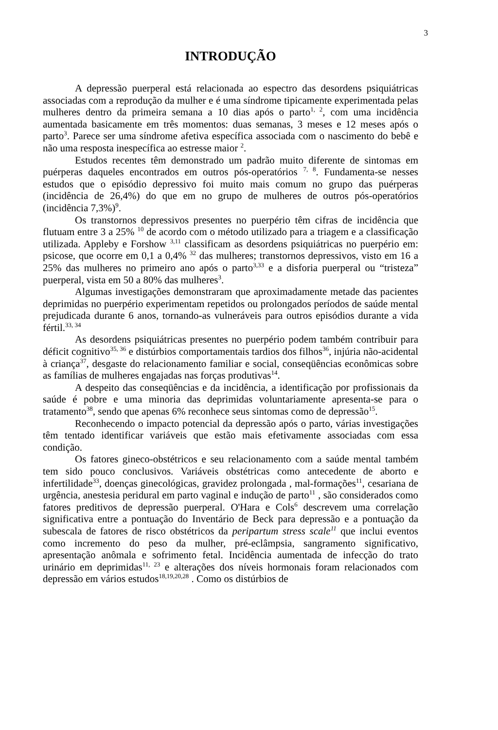3
INTRODUÇÃO
A depressão puerperal está relacionada ao espectro das desordens psiquiátricas associadas com a reprodução da mulher e é uma síndrome tipicamente experimentada pelas mulheres dentro da primeira semana a 10 dias após o parto<sup>1, 2</sup>, com uma incidência aumentada basicamente em três momentos: duas semanas, 3 meses e 12 meses após o parto<sup>3</sup>. Parece ser uma síndrome afetiva específica associada com o nascimento do bebê e não uma resposta inespecífica ao estresse maior <sup>2</sup>.
Estudos recentes têm demonstrado um padrão muito diferente de sintomas em puérperas daqueles encontrados em outros pós-operatórios <sup>7, 8</sup>. Fundamenta-se nesses estudos que o episódio depressivo foi muito mais comum no grupo das puérperas (incidência de 26,4%) do que em no grupo de mulheres de outros pós-operatórios (incidência 7,3%)<sup>9</sup>.
Os transtornos depressivos presentes no puerpério têm cifras de incidência que flutuam entre 3 a 25% <sup>10</sup> de acordo com o método utilizado para a triagem e a classificação utilizada. Appleby e Forshow <sup>3,11</sup> classificam as desordens psiquiátricas no puerpério em: psicose, que ocorre em 0,1 a 0,4% <sup>32</sup> das mulheres; transtornos depressivos, visto em 16 a 25% das mulheres no primeiro ano após o parto<sup>3,33</sup> e a disforia puerperal ou “tristeza” puerperal, vista em 50 a 80% das mulheres<sup>3</sup>.
Algumas investigações demonstraram que aproximadamente metade das pacientes deprimidas no puerpério experimentam repetidos ou prolongados períodos de saúde mental prejudicada durante 6 anos, tornando-as vulneráveis para outros episódios durante a vida fértil.<sup>33, 34</sup>
As desordens psiquiátricas presentes no puerpério podem também contribuir para déficit cognitivo<sup>35, 36</sup> e distúrbios comportamentais tardios dos filhos<sup>36</sup>, injúria não-acidental à criança<sup>37</sup>, desgaste do relacionamento familiar e social, conseqüências econômicas sobre as famílias de mulheres engajadas nas forças produtivas<sup>14</sup>.
A despeito das conseqüências e da incidência, a identificação por profissionais da saúde é pobre e uma minoria das deprimidas voluntariamente apresenta-se para o tratamento<sup>38</sup>, sendo que apenas 6% reconhece seus sintomas como de depressão<sup>15</sup>.
Reconhecendo o impacto potencial da depressão após o parto, várias investigações têm tentado identificar variáveis que estão mais efetivamente associadas com essa condição.
Os fatores gineco-obstétricos e seu relacionamento com a saúde mental também tem sido pouco conclusivos. Variáveis obstétricas como antecedente de aborto e infertilidade<sup>33</sup>, doenças ginecológicas, gravidez prolongada , mal-formações<sup>11</sup>, cesariana de urgência, anestesia peridural em parto vaginal e indução de parto<sup>11</sup> , são considerados como fatores preditivos de depressão puerperal. O'Hara e Cols<sup>6</sup> descrevem uma correlação significativa entre a pontuação do Inventário de Beck para depressão e a pontuação da subescala de fatores de risco obstétricos da peripartum stress scale<sup>11</sup> que inclui eventos como incremento do peso da mulher, pré-eclâmpsia, sangramento significativo, apresentação anômala e sofrimento fetal. Incidência aumentada de infecção do trato urinário em deprimidas<sup>11, 23</sup> e alterações dos níveis hormonais foram relacionados com depressão em vários estudos<sup>18,19,20,28</sup> . Como os distúrbios de